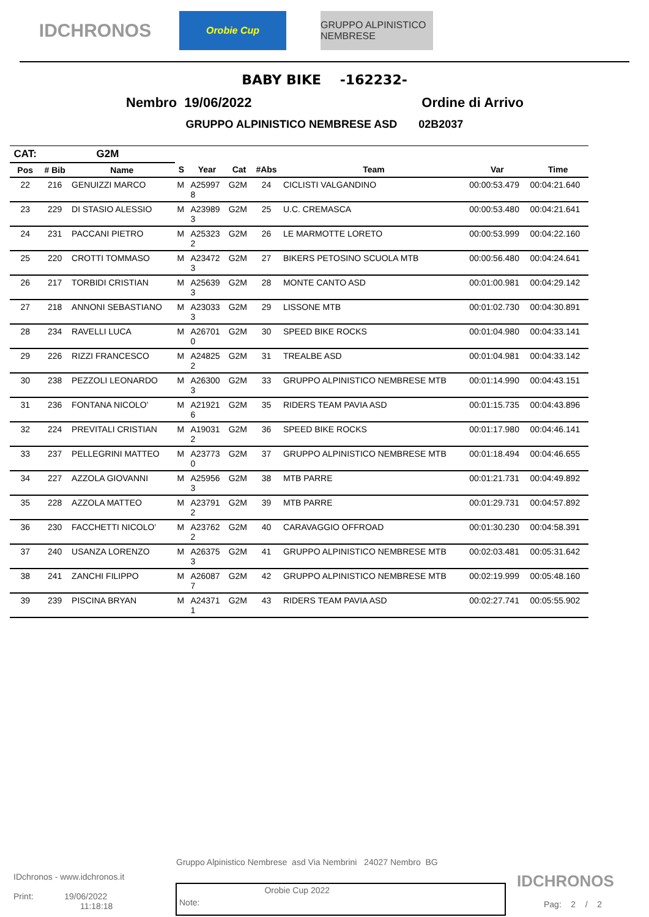IDCHRONOS
Orobie Cup GRUPPO ALPINISTICO NEMBRESE
BABY BIKE -162232-
Nembro 19/06/2022 Ordine di Arrivo
GRUPPO ALPINISTICO NEMBRESE ASD 02B2037
| CAT: | G2M | | | | | | | | |
| --- | --- | --- | --- | --- | --- | --- | --- | --- | --- |
| Pos | # Bib | Name | S | Year | Cat | #Abs | Team | Var | Time |
| 22 | 216 | GENUIZZI MARCO | M | A25997 8 | G2M | 24 | CICLISTI VALGANDINO | 00:00:53.479 | 00:04:21.640 |
| 23 | 229 | DI STASIO ALESSIO | M | A23989 3 | G2M | 25 | U.C. CREMASCA | 00:00:53.480 | 00:04:21.641 |
| 24 | 231 | PACCANI PIETRO | M | A25323 2 | G2M | 26 | LE MARMOTTE LORETO | 00:00:53.999 | 00:04:22.160 |
| 25 | 220 | CROTTI TOMMASO | M | A23472 3 | G2M | 27 | BIKERS PETOSINO SCUOLA MTB | 00:00:56.480 | 00:04:24.641 |
| 26 | 217 | TORBIDI CRISTIAN | M | A25639 3 | G2M | 28 | MONTE CANTO ASD | 00:01:00.981 | 00:04:29.142 |
| 27 | 218 | ANNONI SEBASTIANO | M | A23033 3 | G2M | 29 | LISSONE MTB | 00:01:02.730 | 00:04:30.891 |
| 28 | 234 | RAVELLI LUCA | M | A26701 0 | G2M | 30 | SPEED BIKE ROCKS | 00:01:04.980 | 00:04:33.141 |
| 29 | 226 | RIZZI FRANCESCO | M | A24825 2 | G2M | 31 | TREALBE ASD | 00:01:04.981 | 00:04:33.142 |
| 30 | 238 | PEZZOLI LEONARDO | M | A26300 3 | G2M | 33 | GRUPPO ALPINISTICO NEMBRESE MTB | 00:01:14.990 | 00:04:43.151 |
| 31 | 236 | FONTANA NICOLO' | M | A21921 6 | G2M | 35 | RIDERS TEAM PAVIA ASD | 00:01:15.735 | 00:04:43.896 |
| 32 | 224 | PREVITALI CRISTIAN | M | A19031 2 | G2M | 36 | SPEED BIKE ROCKS | 00:01:17.980 | 00:04:46.141 |
| 33 | 237 | PELLEGRINI MATTEO | M | A23773 0 | G2M | 37 | GRUPPO ALPINISTICO NEMBRESE MTB | 00:01:18.494 | 00:04:46.655 |
| 34 | 227 | AZZOLA GIOVANNI | M | A25956 3 | G2M | 38 | MTB PARRE | 00:01:21.731 | 00:04:49.892 |
| 35 | 228 | AZZOLA MATTEO | M | A23791 2 | G2M | 39 | MTB PARRE | 00:01:29.731 | 00:04:57.892 |
| 36 | 230 | FACCHETTI NICOLO' | M | A23762 2 | G2M | 40 | CARAVAGGIO OFFROAD | 00:01:30.230 | 00:04:58.391 |
| 37 | 240 | USANZA LORENZO | M | A26375 3 | G2M | 41 | GRUPPO ALPINISTICO NEMBRESE MTB | 00:02:03.481 | 00:05:31.642 |
| 38 | 241 | ZANCHI FILIPPO | M | A26087 7 | G2M | 42 | GRUPPO ALPINISTICO NEMBRESE MTB | 00:02:19.999 | 00:05:48.160 |
| 39 | 239 | PISCINA BRYAN | M | A24371 1 | G2M | 43 | RIDERS TEAM PAVIA ASD | 00:02:27.741 | 00:05:55.902 |
Gruppo Alpinistico Nembrese asd Via Nembrini 24027 Nembro BG
IDchronos - www.idchronos.it
Print: 19/06/2022
11:18:18
Note: Orobie Cup 2022
IDCHRONOS
Pag: 2 / 2